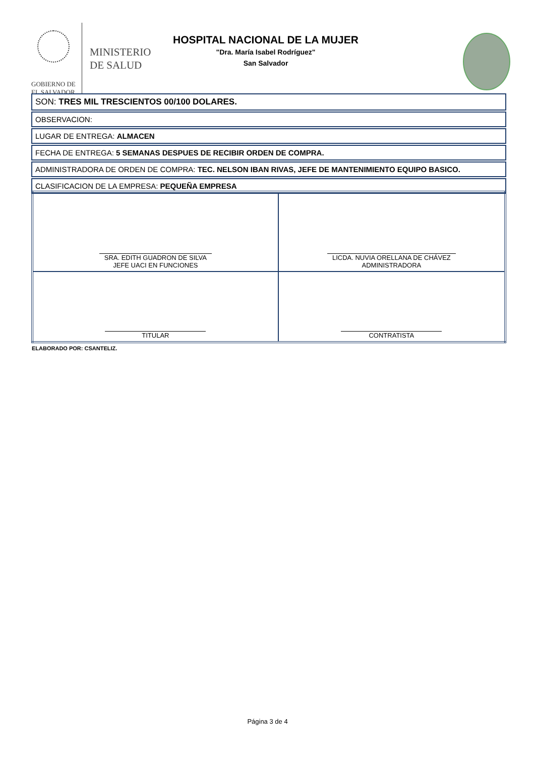GOBIERNO DE
EL SALVADOR
MINISTERIO
DE SALUD
HOSPITAL NACIONAL DE LA MUJER
"Dra. María Isabel Rodríguez"
San Salvador
SON: TRES MIL TRESCIENTOS 00/100 DOLARES.
OBSERVACION:
LUGAR DE ENTREGA: ALMACEN
FECHA DE ENTREGA: 5 SEMANAS DESPUES DE RECIBIR ORDEN DE COMPRA.
ADMINISTRADORA DE ORDEN DE COMPRA: TEC. NELSON IBAN RIVAS, JEFE DE MANTENIMIENTO EQUIPO BASICO.
CLASIFICACION DE LA EMPRESA: PEQUEÑA EMPRESA
| SRA. EDITH GUADRON DE SILVA JEFE UACI EN FUNCIONES | LICDA. NUVIA ORELLANA DE CHÁVEZ ADMINISTRADORA |
| TITULAR | CONTRATISTA |
ELABORADO POR: CSANTELIZ.
Página 3 de 4